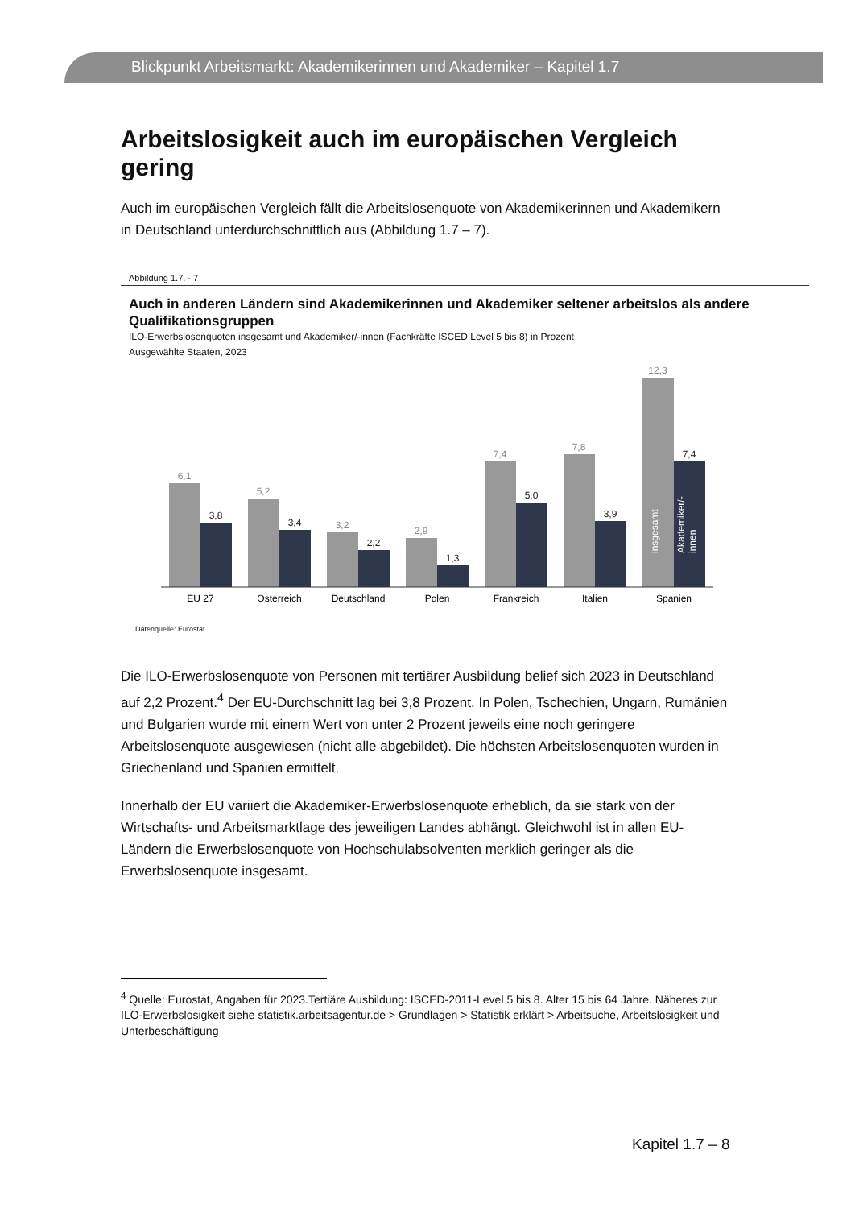Blickpunkt Arbeitsmarkt: Akademikerinnen und Akademiker – Kapitel 1.7
Arbeitslosigkeit auch im europäischen Vergleich gering
Auch im europäischen Vergleich fällt die Arbeitslosenquote von Akademikerinnen und Akademikern in Deutschland unterdurchschnittlich aus (Abbildung 1.7 – 7).
Abbildung 1.7. - 7
Auch in anderen Ländern sind Akademikerinnen und Akademiker seltener arbeitslos als andere Qualifikationsgruppen
ILO-Erwerbslosenquoten insgesamt und Akademiker/-innen (Fachkräfte ISCED Level 5 bis 8) in Prozent
Ausgewählte Staaten, 2023
6,1
5,2
3,2
2,9
7,4
7,8
12,3
3,8
3,4
2,2
1,3
5,0
3,9
7,4
insgesamt
Akademiker/-
innen
EU 27
Österreich
Deutschland
Polen
Frankreich
Italien
Spanien
Datenquelle: Eurostat
Die ILO-Erwerbslosenquote von Personen mit tertiärer Ausbildung belief sich 2023 in Deutschland auf 2,2 Prozent.<sup>4</sup> Der EU-Durchschnitt lag bei 3,8 Prozent. In Polen, Tschechien, Ungarn, Rumänien und Bulgarien wurde mit einem Wert von unter 2 Prozent jeweils eine noch geringere Arbeitslosenquote ausgewiesen (nicht alle abgebildet). Die höchsten Arbeitslosenquoten wurden in Griechenland und Spanien ermittelt.
Innerhalb der EU variiert die Akademiker-Erwerbslosenquote erheblich, da sie stark von der Wirtschafts- und Arbeitsmarktlage des jeweiligen Landes abhängt. Gleichwohl ist in allen EU-Ländern die Erwerbslosenquote von Hochschulabsolventen merklich geringer als die Erwerbslosenquote insgesamt.
<sup>4</sup> Quelle: Eurostat, Angaben für 2023.Tertiäre Ausbildung: ISCED-2011-Level 5 bis 8. Alter 15 bis 64 Jahre. Näheres zur ILO-Erwerbslosigkeit siehe statistik.arbeitsagentur.de > Grundlagen > Statistik erklärt > Arbeitsuche, Arbeitslosigkeit und Unterbeschäftigung
Kapitel 1.7 – 8